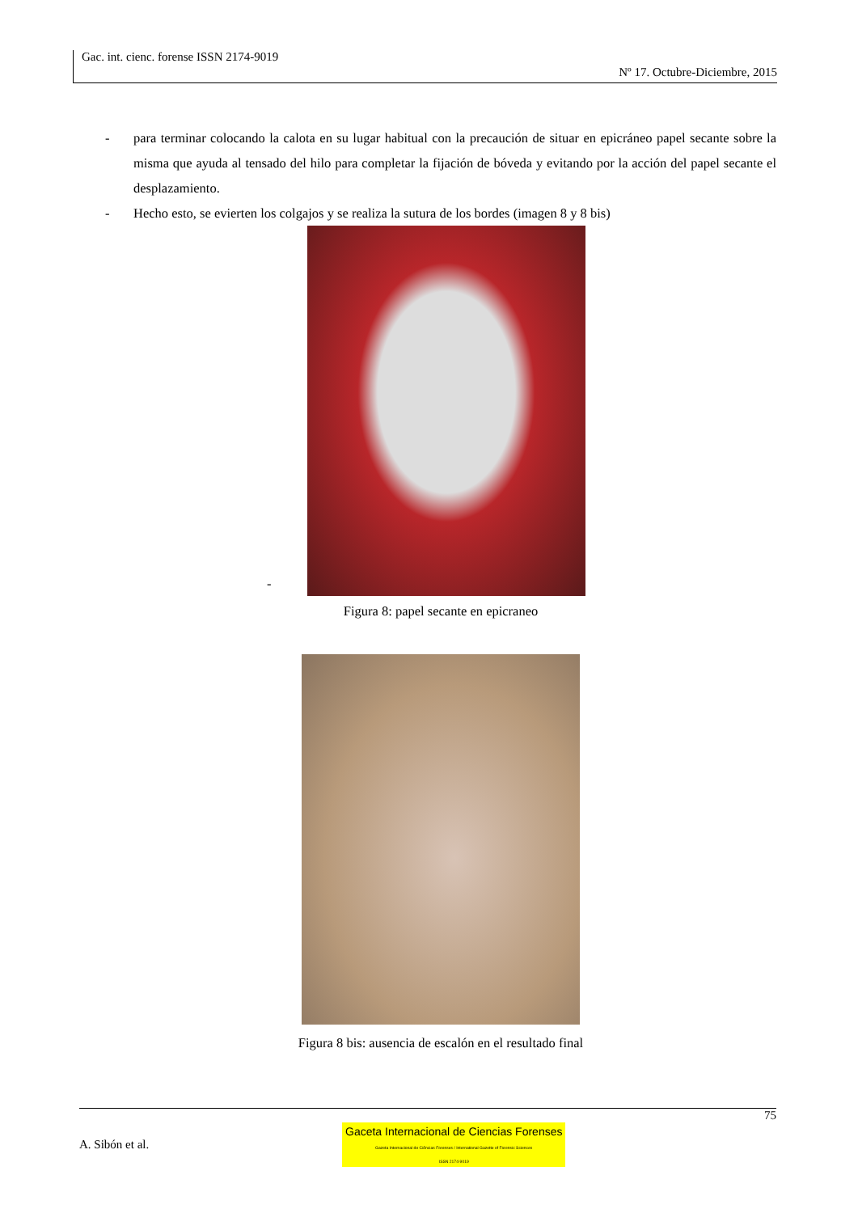Gac. int. cienc. forense ISSN 2174-9019
Nº 17. Octubre-Diciembre, 2015
- para terminar colocando la calota en su lugar habitual con la precaución de situar en epicráneo papel secante sobre la misma que ayuda al tensado del hilo para completar la fijación de bóveda y evitando por la acción del papel secante el desplazamiento.
- Hecho esto, se evierten los colgajos y se realiza la sutura de los bordes (imagen 8 y 8 bis)
-
Figura 8: papel secante en epicraneo
Figura 8 bis: ausencia de escalón en el resultado final
75
A. Sibón et al. Gaceta Internacional de Ciencias Forenses
Gazeta Internacional de Ciências Forenses / International Gazette of Forensic Sciences
ISSN 2174-9019